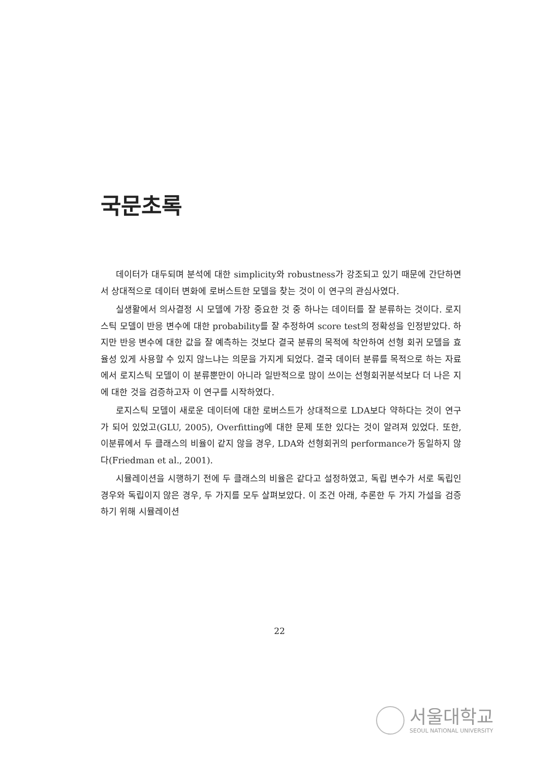국문초록
데이터가 대두되며 분석에 대한 simplicity와 robustness가 강조되고 있기 때문에 간단하면서 상대적으로 데이터 변화에 로버스트한 모델을 찾는 것이 이 연구의 관심사였다.
실생활에서 의사결정 시 모델에 가장 중요한 것 중 하나는 데이터를 잘 분류하는 것이다. 로지스틱 모델이 반응 변수에 대한 probability를 잘 추정하여 score test의 정확성을 인정받았다. 하지만 반응 변수에 대한 값을 잘 예측하는 것보다 결국 분류의 목적에 착안하여 선형 회귀 모델을 효율성 있게 사용할 수 있지 않느냐는 의문을 가지게 되었다. 결국 데이터 분류를 목적으로 하는 자료에서 로지스틱 모델이 이 분류뿐만이 아니라 일반적으로 많이 쓰이는 선형회귀분석보다 더 나은 지에 대한 것을 검증하고자 이 연구를 시작하였다.
로지스틱 모델이 새로운 데이터에 대한 로버스트가 상대적으로 LDA보다 약하다는 것이 연구가 되어 있었고(GLU, 2005), Overfitting에 대한 문제 또한 있다는 것이 알려져 있었다. 또한, 이분류에서 두 클래스의 비율이 같지 않을 경우, LDA와 선형회귀의 performance가 동일하지 않다(Friedman et al., 2001).
시뮬레이션을 시행하기 전에 두 클래스의 비율은 같다고 설정하였고, 독립 변수가 서로 독립인 경우와 독립이지 않은 경우, 두 가지를 모두 살펴보았다. 이 조건 아래, 추론한 두 가지 가설을 검증하기 위해 시뮬레이션
22
서울대학교
SEOUL NATIONAL UNIVERSITY